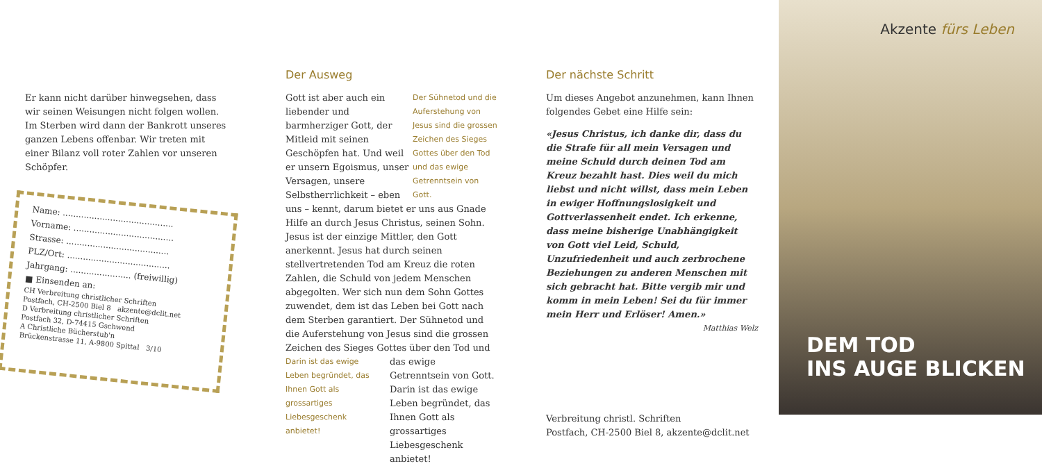Er kann nicht darüber hinwegsehen, dass wir seinen Weisungen nicht folgen wollen. Im Sterben wird dann der Bankrott unseres ganzen Lebens offenbar. Wir treten mit einer Bilanz voll roter Zahlen vor unseren Schöpfer.
Name: ..........................................
Vorname: ......................................
Strasse: .......................................
PLZ/Ort: .......................................
Jahrgang: ....................... (freiwillig)
■ Einsenden an:
CH Verbreitung christlicher Schriften
Postfach, CH-2500 Biel 8 akzente@dclit.net
D Verbreitung christlicher Schriften
Postfach 32, D-74415 Gschwend
A Christliche Bücherstub'n
Brückenstrasse 11, A-9800 Spittal 3/10
Der Ausweg
Der Sühnetod und die Auferstehung von Jesus sind die grossen Zeichen des Sieges Gottes über den Tod und das ewige Getrenntsein von Gott.
Gott ist aber auch ein liebender und barmherziger Gott, der Mitleid mit seinen Geschöpfen hat. Und weil er unsern Egoismus, unser Versagen, unsere Selbstherrlichkeit – eben uns – kennt, darum bietet er uns aus Gnade Hilfe an durch Jesus Christus, seinen Sohn. Jesus ist der einzige Mittler, den Gott anerkennt. Jesus hat durch seinen stellvertretenden Tod am Kreuz die roten Zahlen, die Schuld von jedem Menschen abgegolten. Wer sich nun dem Sohn Gottes zuwendet, dem ist das Leben bei Gott nach dem Sterben garantiert. Der Sühnetod und die Auferstehung von Jesus sind die grossen Zeichen des Sieges Gottes über den Tod und
Darin ist das ewige Leben begründet, das Ihnen Gott als grossartiges Liebesgeschenk anbietet!
das ewige Getrenntsein von Gott. Darin ist das ewige Leben begründet, das Ihnen Gott als grossartiges Liebesgeschenk anbietet!
Der nächste Schritt
Um dieses Angebot anzunehmen, kann Ihnen folgendes Gebet eine Hilfe sein:
«Jesus Christus, ich danke dir, dass du die Strafe für all mein Versagen und meine Schuld durch deinen Tod am Kreuz bezahlt hast. Dies weil du mich liebst und nicht willst, dass mein Leben in ewiger Hoffnungslosigkeit und Gottverlassenheit endet. Ich erkenne, dass meine bisherige Unabhängigkeit von Gott viel Leid, Schuld, Unzufriedenheit und auch zerbrochene Beziehungen zu anderen Menschen mit sich gebracht hat. Bitte vergib mir und komm in mein Leben! Sei du für immer mein Herr und Erlöser! Amen.» Matthias Welz
Verbreitung christl. Schriften
Postfach, CH-2500 Biel 8, akzente@dclit.net
Akzente fürs Leben
DEM TOD
INS AUGE BLICKEN